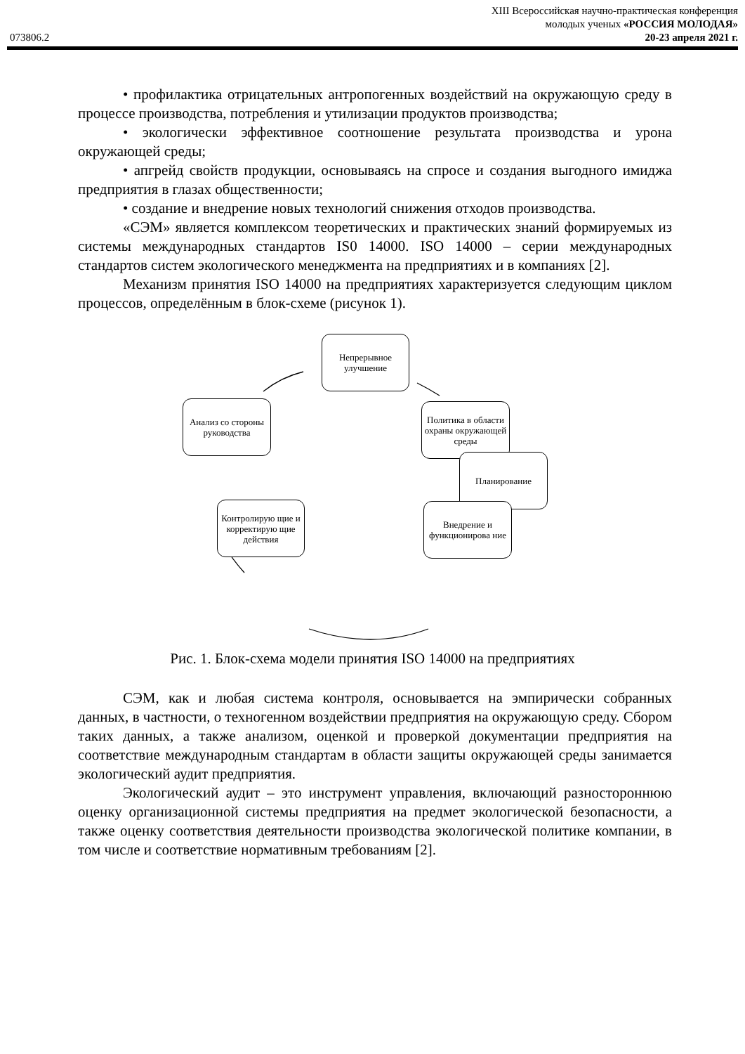XIII Всероссийская научно-практическая конференция
молодых ученых «РОССИЯ МОЛОДАЯ»
073806.2 20-23 апреля 2021 г.
• профилактика отрицательных антропогенных воздействий на окружающую среду в процессе производства, потребления и утилизации продуктов производства;
• экологически эффективное соотношение результата производства и урона окружающей среды;
• апгрейд свойств продукции, основываясь на спросе и создания выгодного имиджа предприятия в глазах общественности;
• создание и внедрение новых технологий снижения отходов производства.
«СЭМ» является комплексом теоретических и практических знаний формируемых из системы международных стандартов IS0 14000. ISO 14000 – серии международных стандартов систем экологического менеджмента на предприятиях и в компаниях [2].
Механизм принятия ISO 14000 на предприятиях характеризуется следующим циклом процессов, определённым в блок-схеме (рисунок 1).
Непрерывное улучшение
Политика в области охраны окружающей среды
Планирование
Внедрение и функционирова ние
Контролирую щие и корректирую щие действия
Анализ со стороны руководства
Рис. 1. Блок-схема модели принятия ISO 14000 на предприятиях
СЭМ, как и любая система контроля, основывается на эмпирически собранных данных, в частности, о техногенном воздействии предприятия на окружающую среду. Сбором таких данных, а также анализом, оценкой и проверкой документации предприятия на соответствие международным стандартам в области защиты окружающей среды занимается экологический аудит предприятия.
Экологический аудит – это инструмент управления, включающий разностороннюю оценку организационной системы предприятия на предмет экологической безопасности, а также оценку соответствия деятельности производства экологической политике компании, в том числе и соответствие нормативным требованиям [2].